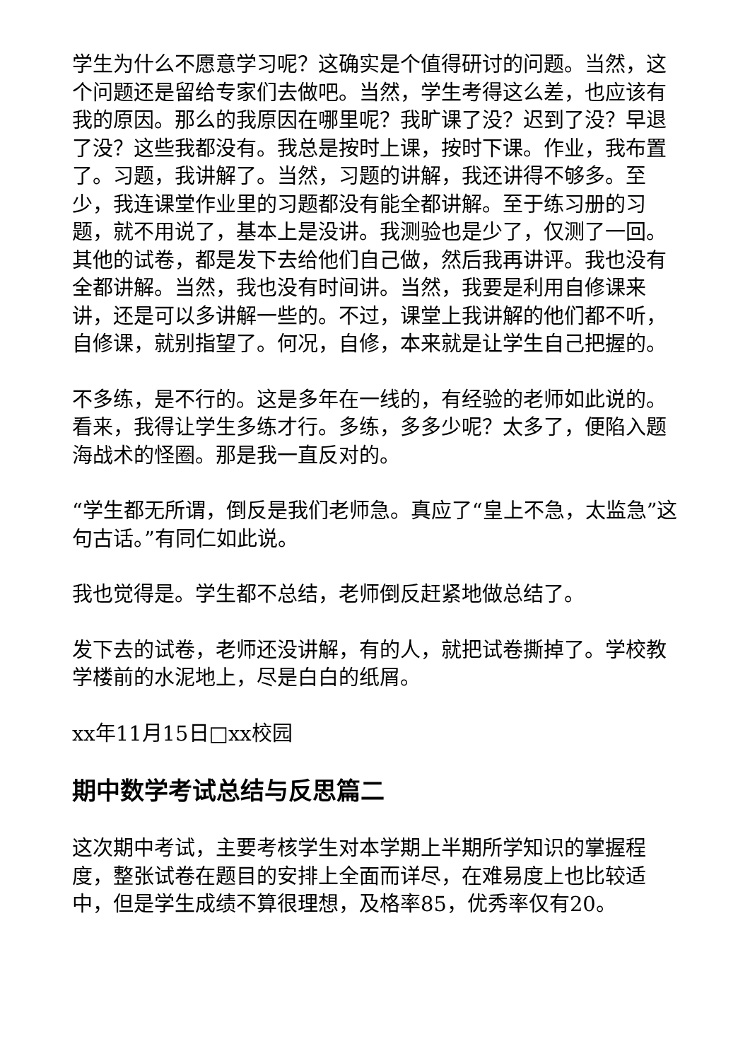学生为什么不愿意学习呢？这确实是个值得研讨的问题。当然，这个问题还是留给专家们去做吧。当然，学生考得这么差，也应该有我的原因。那么的我原因在哪里呢？我旷课了没？迟到了没？早退了没？这些我都没有。我总是按时上课，按时下课。作业，我布置了。习题，我讲解了。当然，习题的讲解，我还讲得不够多。至少，我连课堂作业里的习题都没有能全都讲解。至于练习册的习题，就不用说了，基本上是没讲。我测验也是少了，仅测了一回。其他的试卷，都是发下去给他们自己做，然后我再讲评。我也没有全都讲解。当然，我也没有时间讲。当然，我要是利用自修课来讲，还是可以多讲解一些的。不过，课堂上我讲解的他们都不听，自修课，就别指望了。何况，自修，本来就是让学生自己把握的。
不多练，是不行的。这是多年在一线的，有经验的老师如此说的。看来，我得让学生多练才行。多练，多多少呢？太多了，便陷入题海战术的怪圈。那是我一直反对的。
“学生都无所谓，倒反是我们老师急。真应了“皇上不急，太监急”这句古话。”有同仁如此说。
我也觉得是。学生都不总结，老师倒反赶紧地做总结了。
发下去的试卷，老师还没讲解，有的人，就把试卷撕掉了。学校教学楼前的水泥地上，尽是白白的纸屑。
xx年11月15日□xx校园
期中数学考试总结与反思篇二
这次期中考试，主要考核学生对本学期上半期所学知识的掌握程度，整张试卷在题目的安排上全面而详尽，在难易度上也比较适中，但是学生成绩不算很理想，及格率85，优秀率仅有20。